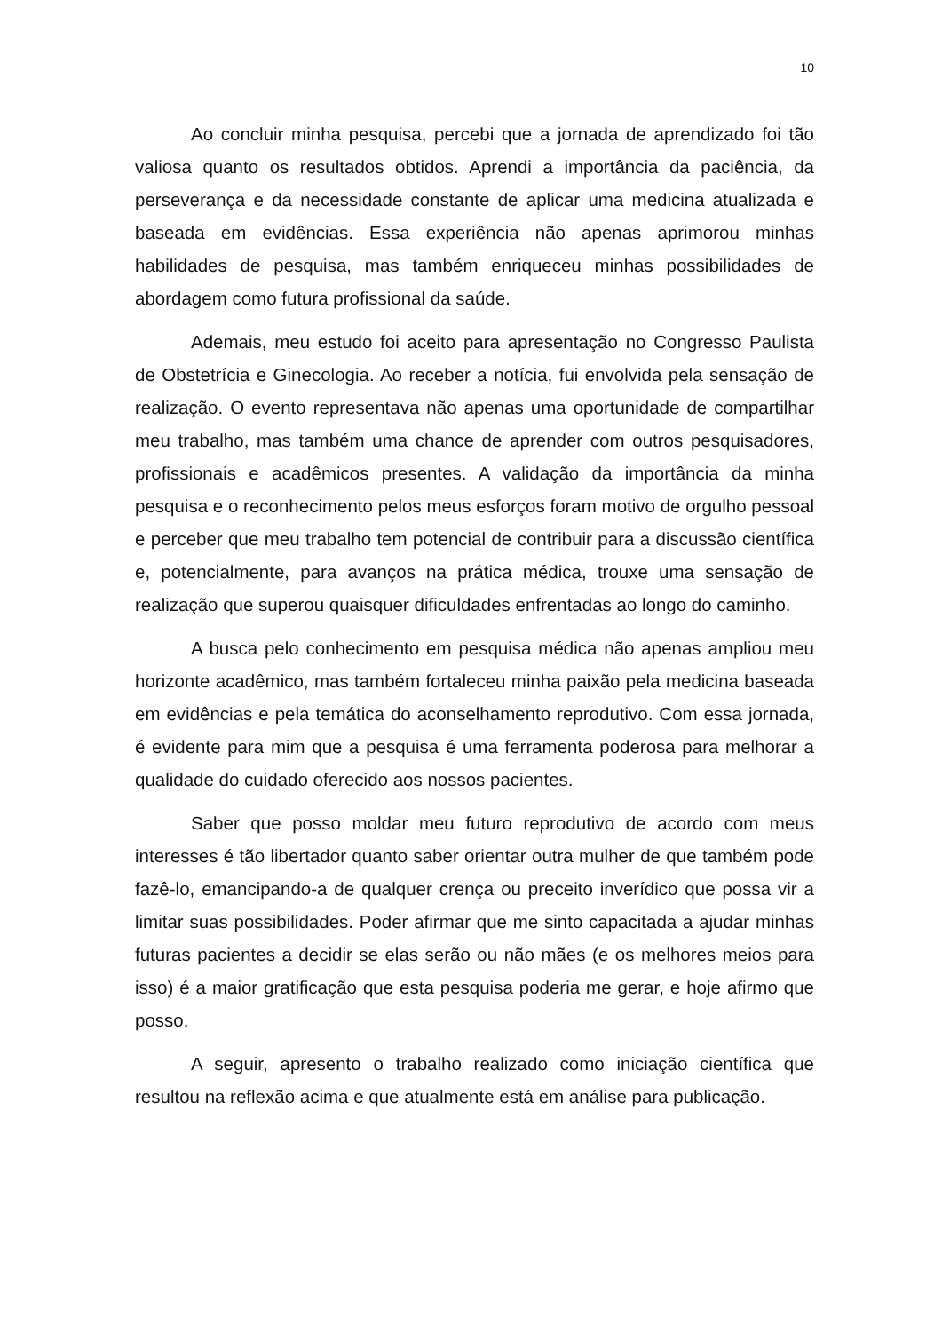10
Ao concluir minha pesquisa, percebi que a jornada de aprendizado foi tão valiosa quanto os resultados obtidos. Aprendi a importância da paciência, da perseverança e da necessidade constante de aplicar uma medicina atualizada e baseada em evidências. Essa experiência não apenas aprimorou minhas habilidades de pesquisa, mas também enriqueceu minhas possibilidades de abordagem como futura profissional da saúde.
Ademais, meu estudo foi aceito para apresentação no Congresso Paulista de Obstetrícia e Ginecologia. Ao receber a notícia, fui envolvida pela sensação de realização. O evento representava não apenas uma oportunidade de compartilhar meu trabalho, mas também uma chance de aprender com outros pesquisadores, profissionais e acadêmicos presentes. A validação da importância da minha pesquisa e o reconhecimento pelos meus esforços foram motivo de orgulho pessoal e perceber que meu trabalho tem potencial de contribuir para a discussão científica e, potencialmente, para avanços na prática médica, trouxe uma sensação de realização que superou quaisquer dificuldades enfrentadas ao longo do caminho.
A busca pelo conhecimento em pesquisa médica não apenas ampliou meu horizonte acadêmico, mas também fortaleceu minha paixão pela medicina baseada em evidências e pela temática do aconselhamento reprodutivo. Com essa jornada, é evidente para mim que a pesquisa é uma ferramenta poderosa para melhorar a qualidade do cuidado oferecido aos nossos pacientes.
Saber que posso moldar meu futuro reprodutivo de acordo com meus interesses é tão libertador quanto saber orientar outra mulher de que também pode fazê-lo, emancipando-a de qualquer crença ou preceito inverídico que possa vir a limitar suas possibilidades. Poder afirmar que me sinto capacitada a ajudar minhas futuras pacientes a decidir se elas serão ou não mães (e os melhores meios para isso) é a maior gratificação que esta pesquisa poderia me gerar, e hoje afirmo que posso.
A seguir, apresento o trabalho realizado como iniciação científica que resultou na reflexão acima e que atualmente está em análise para publicação.